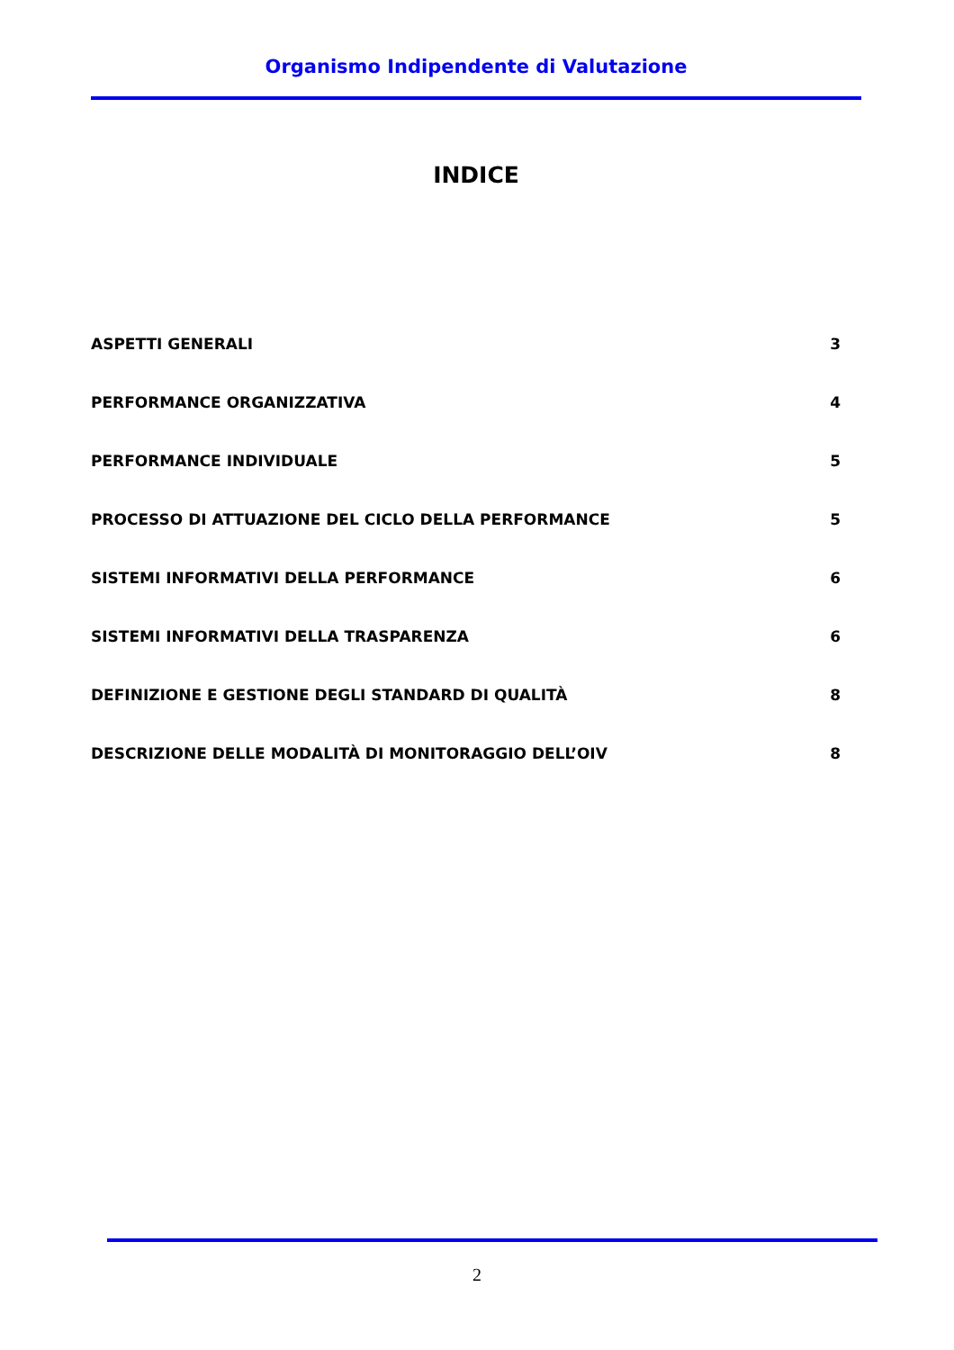Organismo Indipendente di Valutazione
INDICE
ASPETTI GENERALI 3
PERFORMANCE ORGANIZZATIVA 4
PERFORMANCE INDIVIDUALE 5
PROCESSO DI ATTUAZIONE DEL CICLO DELLA PERFORMANCE 5
SISTEMI INFORMATIVI DELLA PERFORMANCE 6
SISTEMI INFORMATIVI DELLA TRASPARENZA 6
DEFINIZIONE E GESTIONE DEGLI STANDARD DI QUALITÀ 8
DESCRIZIONE DELLE MODALITÀ DI MONITORAGGIO DELL’OIV 8
2